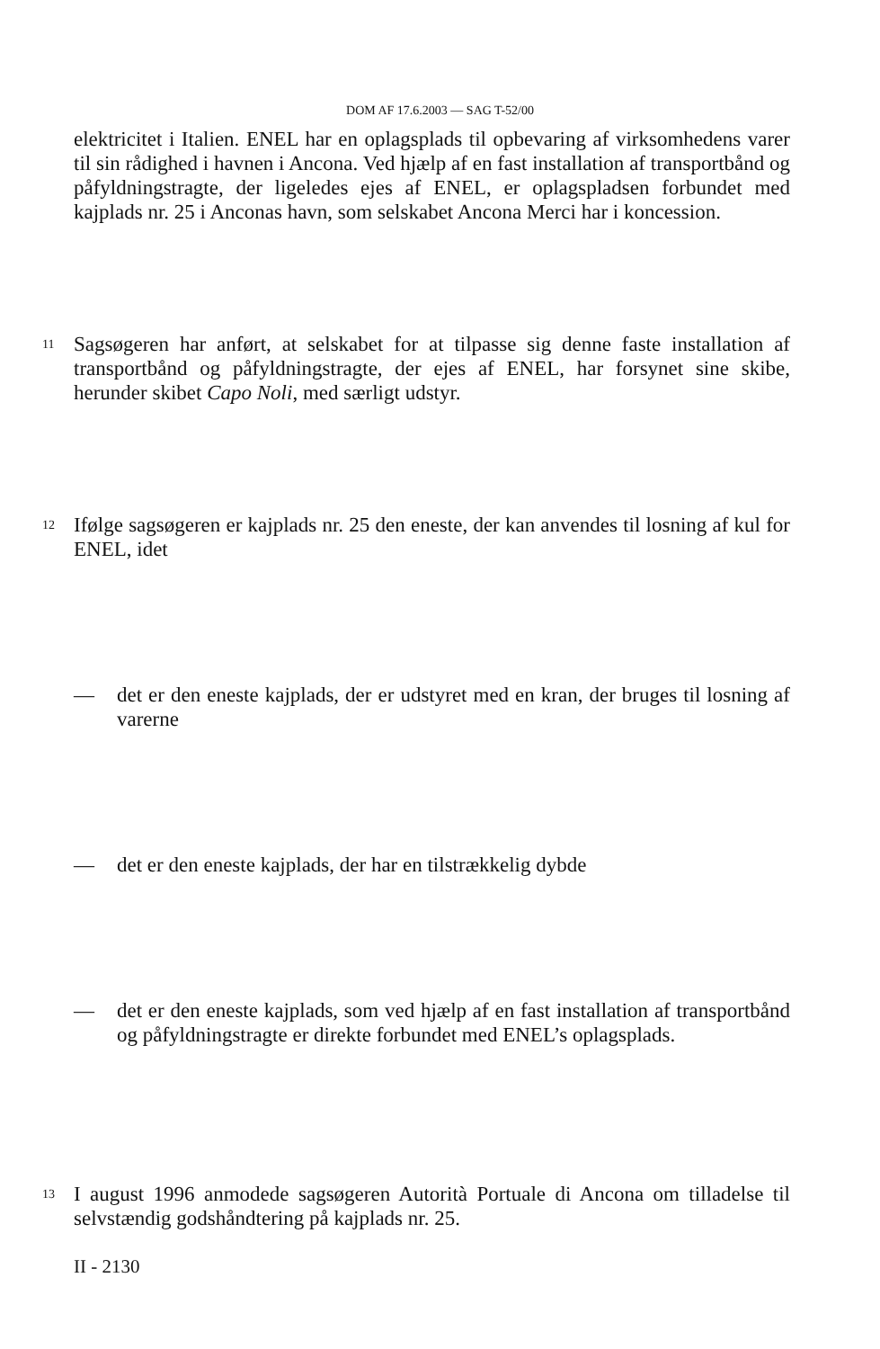DOM AF 17.6.2003 — SAG T-52/00
elektricitet i Italien. ENEL har en oplagsplads til opbevaring af virksomhedens varer til sin rådighed i havnen i Ancona. Ved hjælp af en fast installation af transportbånd og påfyldningstragte, der ligeledes ejes af ENEL, er oplagspladsen forbundet med kajplads nr. 25 i Anconas havn, som selskabet Ancona Merci har i koncession.
11
Sagsøgeren har anført, at selskabet for at tilpasse sig denne faste installation af transportbånd og påfyldningstragte, der ejes af ENEL, har forsynet sine skibe, herunder skibet Capo Noli, med særligt udstyr.
12
Ifølge sagsøgeren er kajplads nr. 25 den eneste, der kan anvendes til losning af kul for ENEL, idet
— det er den eneste kajplads, der er udstyret med en kran, der bruges til losning af varerne
— det er den eneste kajplads, der har en tilstrækkelig dybde
— det er den eneste kajplads, som ved hjælp af en fast installation af transportbånd og påfyldningstragte er direkte forbundet med ENEL’s oplagsplads.
13
I august 1996 anmodede sagsøgeren Autorità Portuale di Ancona om tilladelse til selvstændig godshåndtering på kajplads nr. 25.
II - 2130